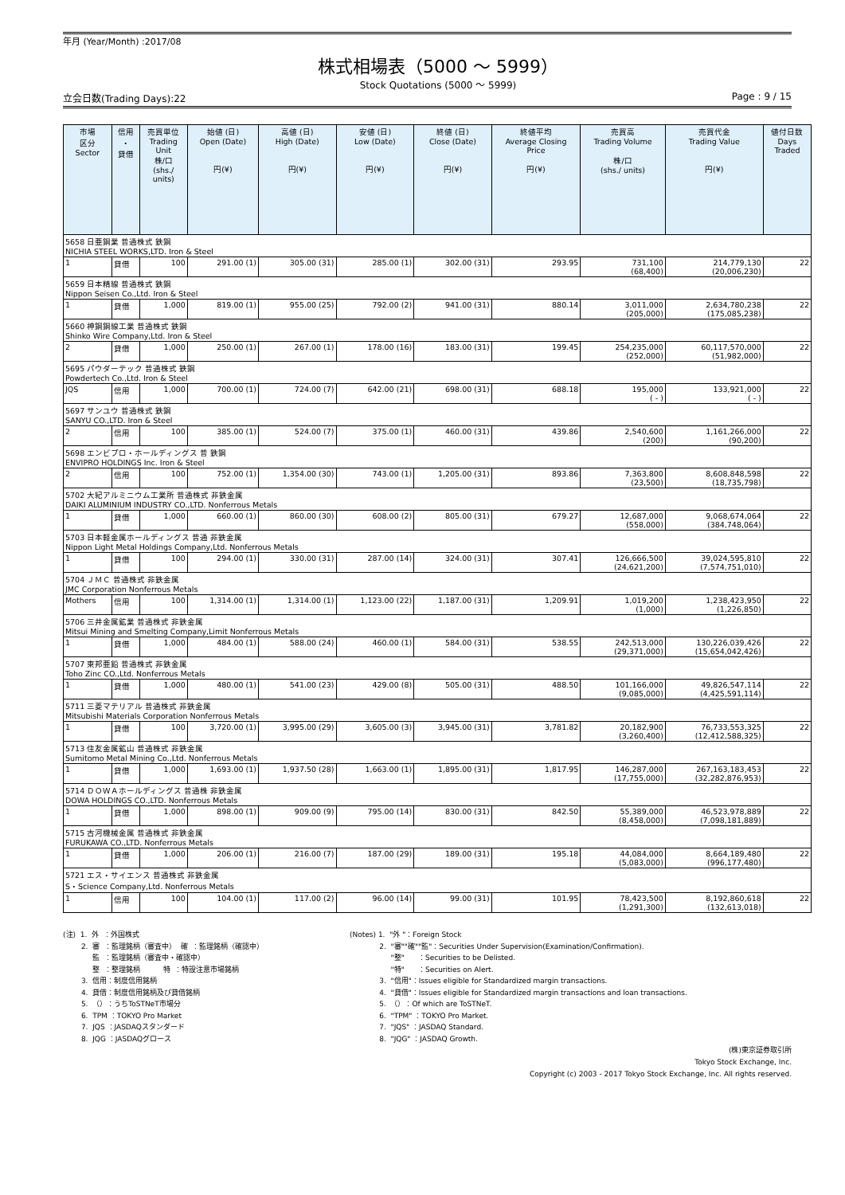年月 (Year/Month) :2017/08
株式相場表（5000 ～ 5999）
Stock Quotations (5000 ～ 5999)
立会日数(Trading Days):22 Page : 9 / 15
| 市場 区分 Sector | 信用 ・ 貸借 | 売買単位 Trading Unit 株/口 (shs./ units) | 始値 (日) Open (Date) 円(¥) | 高値 (日) High (Date) 円(¥) | 安値 (日) Low (Date) 円(¥) | 終値 (日) Close (Date) 円(¥) | 終値平均 Average Closing Price 円(¥) | 売買高 Trading Volume 株/口 (shs./ units) | 売買代金 Trading Value 円(¥) | 値付日数 Days Traded |
| --- | --- | --- | --- | --- | --- | --- | --- | --- | --- | --- |
| 5658 日亜鋼業 普通株式 鉄鋼 NICHIA STEEL WORKS,LTD. Iron & Steel | | | | | | | | | | |
| 1 | 貸借 | 100 | 291.00 (1) | 305.00 (31) | 285.00 (1) | 302.00 (31) | 293.95 | 731,100 (68,400) | 214,779,130 (20,006,230) | 22 |
| 5659 日本精線 普通株式 鉄鋼 Nippon Seisen Co.,Ltd. Iron & Steel | | | | | | | | | | |
| 1 | 貸借 | 1,000 | 819.00 (1) | 955.00 (25) | 792.00 (2) | 941.00 (31) | 880.14 | 3,011,000 (205,000) | 2,634,780,238 (175,085,238) | 22 |
| 5660 神鋼鋼線工業 普通株式 鉄鋼 Shinko Wire Company,Ltd. Iron & Steel | | | | | | | | | | |
| 2 | 貸借 | 1,000 | 250.00 (1) | 267.00 (1) | 178.00 (16) | 183.00 (31) | 199.45 | 254,235,000 (252,000) | 60,117,570,000 (51,982,000) | 22 |
| 5695 パウダーテック 普通株式 鉄鋼 Powdertech Co.,Ltd. Iron & Steel | | | | | | | | | | |
| JQS | 信用 | 1,000 | 700.00 (1) | 724.00 (7) | 642.00 (21) | 698.00 (31) | 688.18 | 195,000 ( - ) | 133,921,000 ( - ) | 22 |
| 5697 サンユウ 普通株式 鉄鋼 SANYU CO.,LTD. Iron & Steel | | | | | | | | | | |
| 2 | 信用 | 100 | 385.00 (1) | 524.00 (7) | 375.00 (1) | 460.00 (31) | 439.86 | 2,540,600 (200) | 1,161,266,000 (90,200) | 22 |
| 5698 エンビプロ・ホールディングス 普 鉄鋼 ENVIPRO HOLDINGS Inc. Iron & Steel | | | | | | | | | | |
| 2 | 信用 | 100 | 752.00 (1) | 1,354.00 (30) | 743.00 (1) | 1,205.00 (31) | 893.86 | 7,363,800 (23,500) | 8,608,848,598 (18,735,798) | 22 |
| 5702 大紀アルミニウム工業所 普通株式 非鉄金属 DAIKI ALUMINIUM INDUSTRY CO.,LTD. Nonferrous Metals | | | | | | | | | | |
| 1 | 貸借 | 1,000 | 660.00 (1) | 860.00 (30) | 608.00 (2) | 805.00 (31) | 679.27 | 12,687,000 (558,000) | 9,068,674,064 (384,748,064) | 22 |
| 5703 日本軽金属ホールディングス 普通 非鉄金属 Nippon Light Metal Holdings Company,Ltd. Nonferrous Metals | | | | | | | | | | |
| 1 | 貸借 | 100 | 294.00 (1) | 330.00 (31) | 287.00 (14) | 324.00 (31) | 307.41 | 126,666,500 (24,621,200) | 39,024,595,810 (7,574,751,010) | 22 |
| 5704 ＪＭＣ 普通株式 非鉄金属 JMC Corporation Nonferrous Metals | | | | | | | | | | |
| Mothers | 信用 | 100 | 1,314.00 (1) | 1,314.00 (1) | 1,123.00 (22) | 1,187.00 (31) | 1,209.91 | 1,019,200 (1,000) | 1,238,423,950 (1,226,850) | 22 |
| 5706 三井金属鉱業 普通株式 非鉄金属 Mitsui Mining and Smelting Company,Limit Nonferrous Metals | | | | | | | | | | |
| 1 | 貸借 | 1,000 | 484.00 (1) | 588.00 (24) | 460.00 (1) | 584.00 (31) | 538.55 | 242,513,000 (29,371,000) | 130,226,039,426 (15,654,042,426) | 22 |
| 5707 東邦亜鉛 普通株式 非鉄金属 Toho Zinc CO.,Ltd. Nonferrous Metals | | | | | | | | | | |
| 1 | 貸借 | 1,000 | 480.00 (1) | 541.00 (23) | 429.00 (8) | 505.00 (31) | 488.50 | 101,166,000 (9,085,000) | 49,826,547,114 (4,425,591,114) | 22 |
| 5711 三菱マテリアル 普通株式 非鉄金属 Mitsubishi Materials Corporation Nonferrous Metals | | | | | | | | | | |
| 1 | 貸借 | 100 | 3,720.00 (1) | 3,995.00 (29) | 3,605.00 (3) | 3,945.00 (31) | 3,781.82 | 20,182,900 (3,260,400) | 76,733,553,325 (12,412,588,325) | 22 |
| 5713 住友金属鉱山 普通株式 非鉄金属 Sumitomo Metal Mining Co.,Ltd. Nonferrous Metals | | | | | | | | | | |
| 1 | 貸借 | 1,000 | 1,693.00 (1) | 1,937.50 (28) | 1,663.00 (1) | 1,895.00 (31) | 1,817.95 | 146,287,000 (17,755,000) | 267,163,183,453 (32,282,876,953) | 22 |
| 5714 ＤＯＷＡホールディングス 普通株 非鉄金属 DOWA HOLDINGS CO.,LTD. Nonferrous Metals | | | | | | | | | | |
| 1 | 貸借 | 1,000 | 898.00 (1) | 909.00 (9) | 795.00 (14) | 830.00 (31) | 842.50 | 55,389,000 (8,458,000) | 46,523,978,889 (7,098,181,889) | 22 |
| 5715 古河機械金属 普通株式 非鉄金属 FURUKAWA CO.,LTD. Nonferrous Metals | | | | | | | | | | |
| 1 | 貸借 | 1,000 | 206.00 (1) | 216.00 (7) | 187.00 (29) | 189.00 (31) | 195.18 | 44,084,000 (5,083,000) | 8,664,189,480 (996,177,480) | 22 |
| 5721 エス・サイエンス 普通株式 非鉄金属 S・Science Company,Ltd. Nonferrous Metals | | | | | | | | | | |
| 1 | 信用 | 100 | 104.00 (1) | 117.00 (2) | 96.00 (14) | 99.00 (31) | 101.95 | 78,423,500 (1,291,300) | 8,192,860,618 (132,613,018) | 22 |
(注) 1. 外 ：外国株式 2. 審 ：監理銘柄（審査中） 確 ：監理銘柄（確認中） 監 ：監理銘柄（審査中・確認中） 整 ：整理銘柄 特 ：特設注意市場銘柄 3. 信用：制度信用銘柄 4. 貸借：制度信用銘柄及び貸借銘柄 5. （）：うちToSTNeT市場分 6. TPM ：TOKYO Pro Market 7. JQS ：JASDAQスタンダード 8. JQG ：JASDAQグロース
(Notes) 1. "外 "：Foreign Stock 2. "審""確""監"：Securities Under Supervision(Examination/Confirmation). "整" ：Securities to be Delisted. "特" ：Securities on Alert. 3. "信用"：Issues eligible for Standardized margin transactions. 4. "貸借"：Issues eligible for Standardized margin transactions and loan transactions. 5. （）：Of which are ToSTNeT. 6. "TPM" ：TOKYO Pro Market. 7. "JQS" ：JASDAQ Standard. 8. "JQG" ：JASDAQ Growth.
(株)東京証券取引所
Tokyo Stock Exchange, Inc.
Copyright (c) 2003 - 2017 Tokyo Stock Exchange, Inc. All rights reserved.